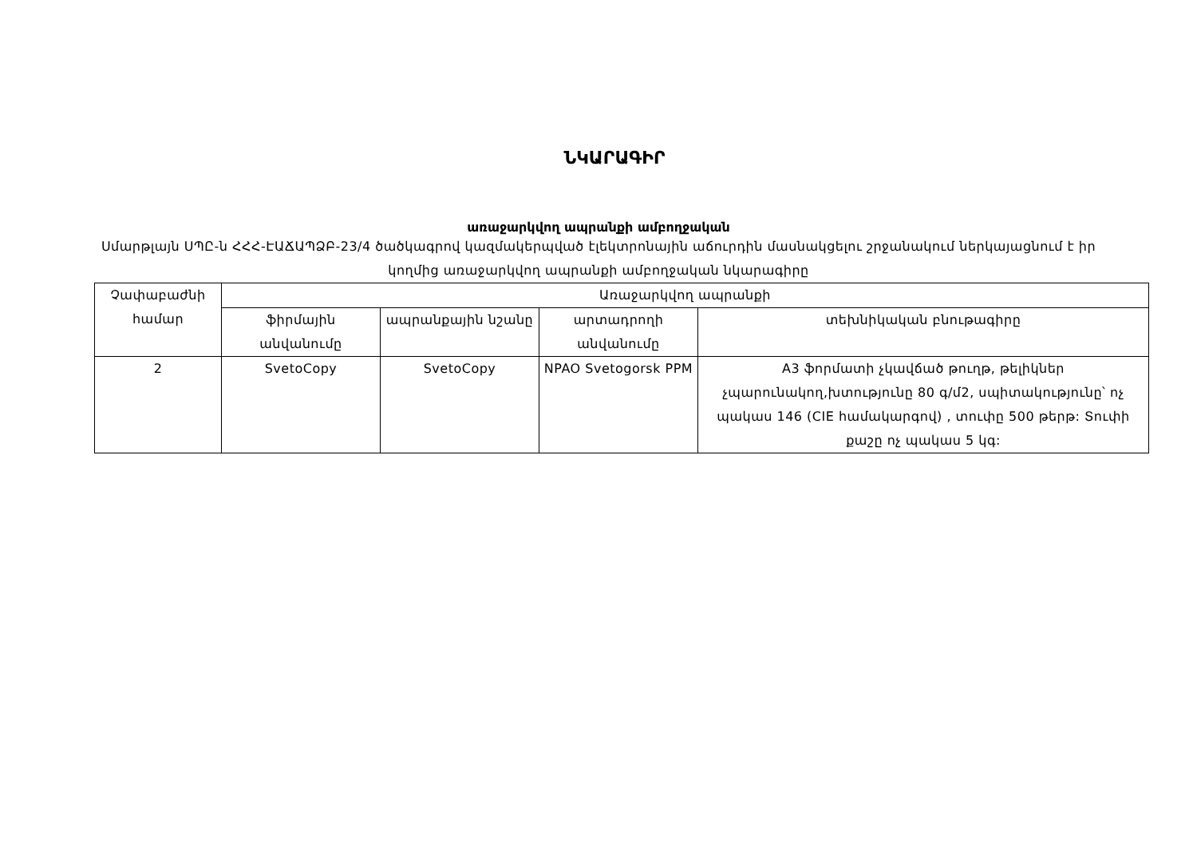ՆԿԱՐԱԳԻՐ
առաջարկվող ապրանքի ամբողջական
Սմարթլայն ՍՊԸ-ն ՀՀՀ-ԷԱՃԱՊՁԲ-23/4 ծածկագրով կազմակերպված էլեկտրոնային աճուրդին մասնակցելու շրջանակում ներկայացնում է իր կողմից առաջարկվող ապրանքի ամբողջական նկարագիրը
| Չափաբաժնի համար | Առաջարկվող ապրանքի | | | |
| --- | --- | --- | --- | --- |
| | ֆիրմային անվանումը | ապրանքային նշանը | արտադրողի անվանումը | տեխնիկական բնութագիրը |
| 2 | SvetoCopy | SvetoCopy | NPAO Svetogorsk PPM | A3 ֆորմատի չկավճած թուղթ, թելիկներ չպարունակող,խտությունը 80 գ/մ2, սպիտակությունը՝ ոչ պակաս 146 (CIE համակարգով) , տուփը 500 թերթ: Տուփի քաշը ոչ պակաս 5 կգ: |